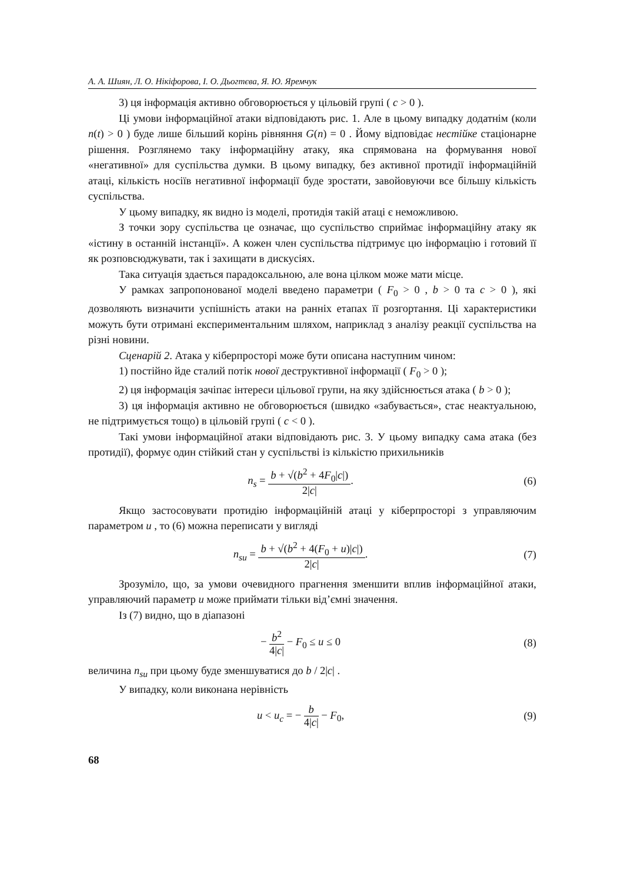А. А. Шиян, Л. О. Нікіфорова, І. О. Дьогтєва, Я. Ю. Яремчук
3) ця інформація активно обговорюється у цільовій групі ( c > 0 ).
Ці умови інформаційної атаки відповідають рис. 1. Але в цьому випадку додатнім (коли n(t) > 0 ) буде лише більший корінь рівняння G(n) = 0 . Йому відповідає нестійке стаціонарне рішення. Розглянемо таку інформаційну атаку, яка спрямована на формування нової «негативної» для суспільства думки. В цьому випадку, без активної протидії інформаційній атаці, кількість носіїв негативної інформації буде зростати, завойовуючи все більшу кількість суспільства.
У цьому випадку, як видно із моделі, протидія такій атаці є неможливою.
З точки зору суспільства це означає, що суспільство сприймає інформаційну атаку як «істину в останній інстанції». А кожен член суспільства підтримує цю інформацію і готовий її як розповсюджувати, так і захищати в дискусіях.
Така ситуація здається парадоксальною, але вона цілком може мати місце.
У рамках запропонованої моделі введено параметри ( F<sub>0</sub> > 0 , b > 0 та c > 0 ), які дозволяють визначити успішність атаки на ранніх етапах її розгортання. Ці характеристики можуть бути отримані експериментальним шляхом, наприклад з аналізу реакції суспільства на різні новини.
Сценарій 2. Атака у кіберпросторі може бути описана наступним чином:
1) постійно йде сталий потік нової деструктивної інформації ( F<sub>0</sub> > 0 );
2) ця інформація зачіпає інтереси цільової групи, на яку здійснюється атака ( b > 0 );
3) ця інформація активно не обговорюється (швидко «забувається», стає неактуальною, не підтримується тощо) в цільовій групі ( c < 0 ).
Такі умови інформаційної атаки відповідають рис. 3. У цьому випадку сама атака (без протидії), формує один стійкий стан у суспільстві із кількістю прихильників
n<sub>s</sub> = b + √(b<sup>2</sup> + 4F<sub>0</sub>|c|) 2|c|. (6)
Якщо застосовувати протидію інформаційній атаці у кіберпросторі з управляючим параметром u , то (6) можна переписати у вигляді
n<sub>su</sub> = b + √(b<sup>2</sup> + 4(F<sub>0</sub> + u)|c|) 2|c|.
(7)
Зрозуміло, що, за умови очевидного прагнення зменшити вплив інформаційної атаки, управляючий параметр u може приймати тільки від’ємні значення.
Із (7) видно, що в діапазоні
− b<sup>2</sup> 4|c| − F<sub>0</sub> ≤ u ≤ 0 (8)
величина n<sub>su</sub> при цьому буде зменшуватися до b / 2|c| .
У випадку, коли виконана нерівність
u < u<sub>c</sub> = − b 4|c| − F<sub>0</sub>, (9)
68